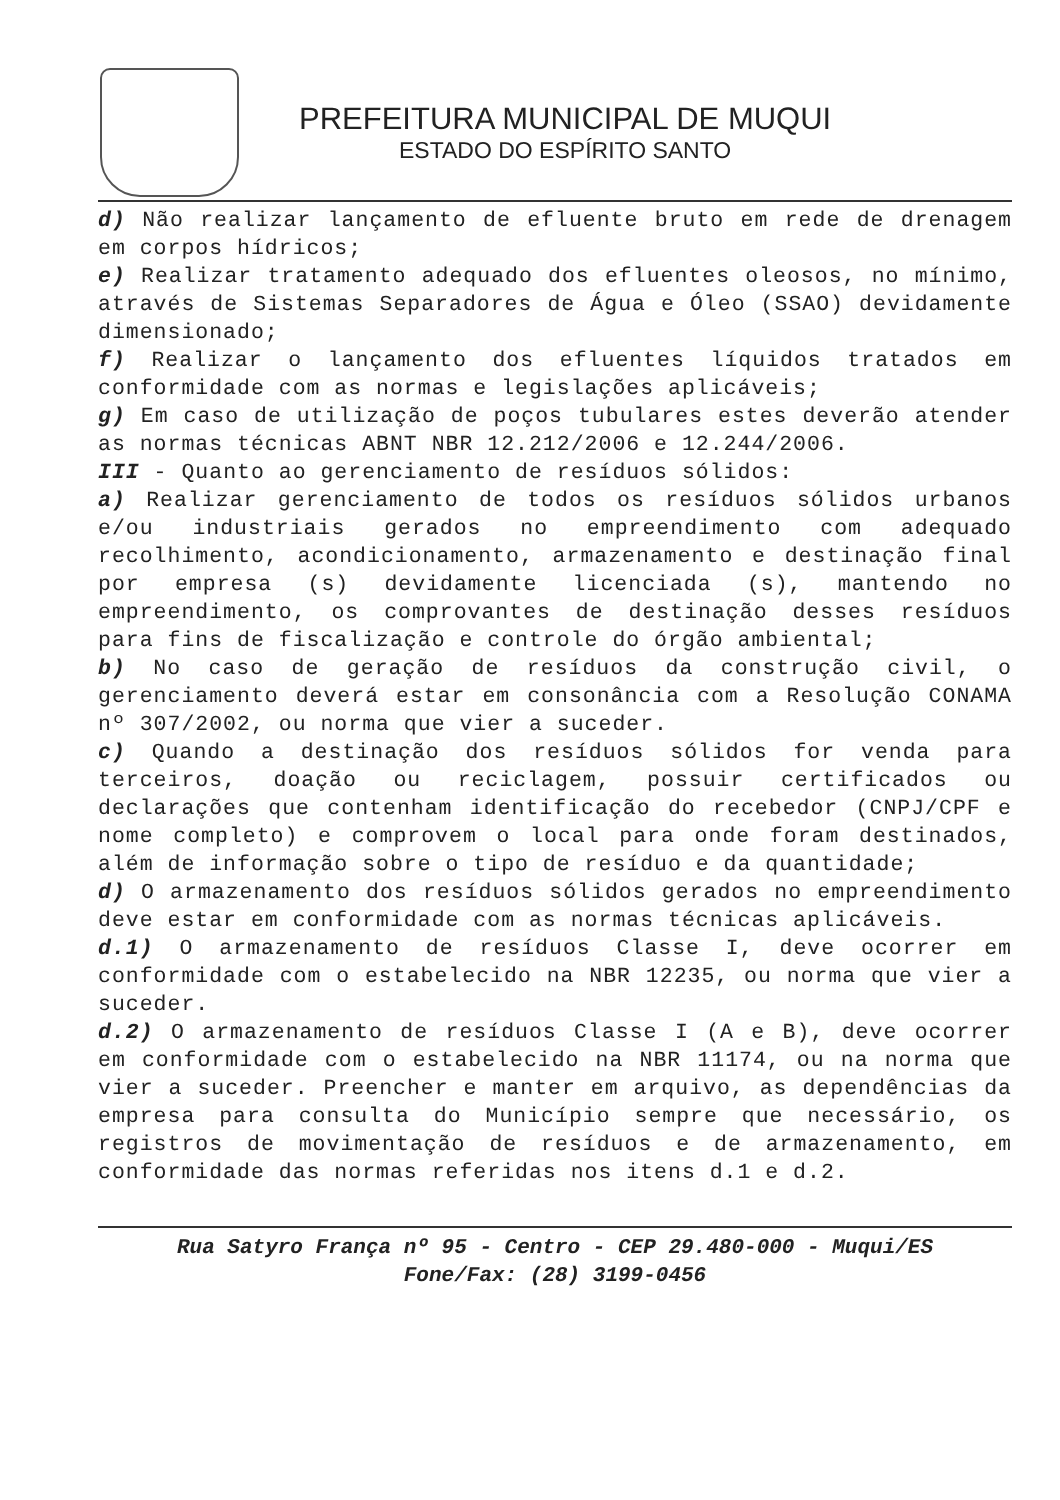PREFEITURA MUNICIPAL DE MUQUI
ESTADO DO ESPÍRITO SANTO
d) Não realizar lançamento de efluente bruto em rede de drenagem em corpos hídricos;
e) Realizar tratamento adequado dos efluentes oleosos, no mínimo, através de Sistemas Separadores de Água e Óleo (SSAO) devidamente dimensionado;
f) Realizar o lançamento dos efluentes líquidos tratados em conformidade com as normas e legislações aplicáveis;
g) Em caso de utilização de poços tubulares estes deverão atender as normas técnicas ABNT NBR 12.212/2006 e 12.244/2006.
III - Quanto ao gerenciamento de resíduos sólidos:
a) Realizar gerenciamento de todos os resíduos sólidos urbanos e/ou industriais gerados no empreendimento com adequado recolhimento, acondicionamento, armazenamento e destinação final por empresa (s) devidamente licenciada (s), mantendo no empreendimento, os comprovantes de destinação desses resíduos para fins de fiscalização e controle do órgão ambiental;
b) No caso de geração de resíduos da construção civil, o gerenciamento deverá estar em consonância com a Resolução CONAMA nº 307/2002, ou norma que vier a suceder.
c) Quando a destinação dos resíduos sólidos for venda para terceiros, doação ou reciclagem, possuir certificados ou declarações que contenham identificação do recebedor (CNPJ/CPF e nome completo) e comprovem o local para onde foram destinados, além de informação sobre o tipo de resíduo e da quantidade;
d) O armazenamento dos resíduos sólidos gerados no empreendimento deve estar em conformidade com as normas técnicas aplicáveis.
d.1) O armazenamento de resíduos Classe I, deve ocorrer em conformidade com o estabelecido na NBR 12235, ou norma que vier a suceder.
d.2) O armazenamento de resíduos Classe I (A e B), deve ocorrer em conformidade com o estabelecido na NBR 11174, ou na norma que vier a suceder. Preencher e manter em arquivo, as dependências da empresa para consulta do Município sempre que necessário, os registros de movimentação de resíduos e de armazenamento, em conformidade das normas referidas nos itens d.1 e d.2.
Rua Satyro França nº 95 - Centro - CEP 29.480-000 - Muqui/ES
Fone/Fax: (28) 3199-0456